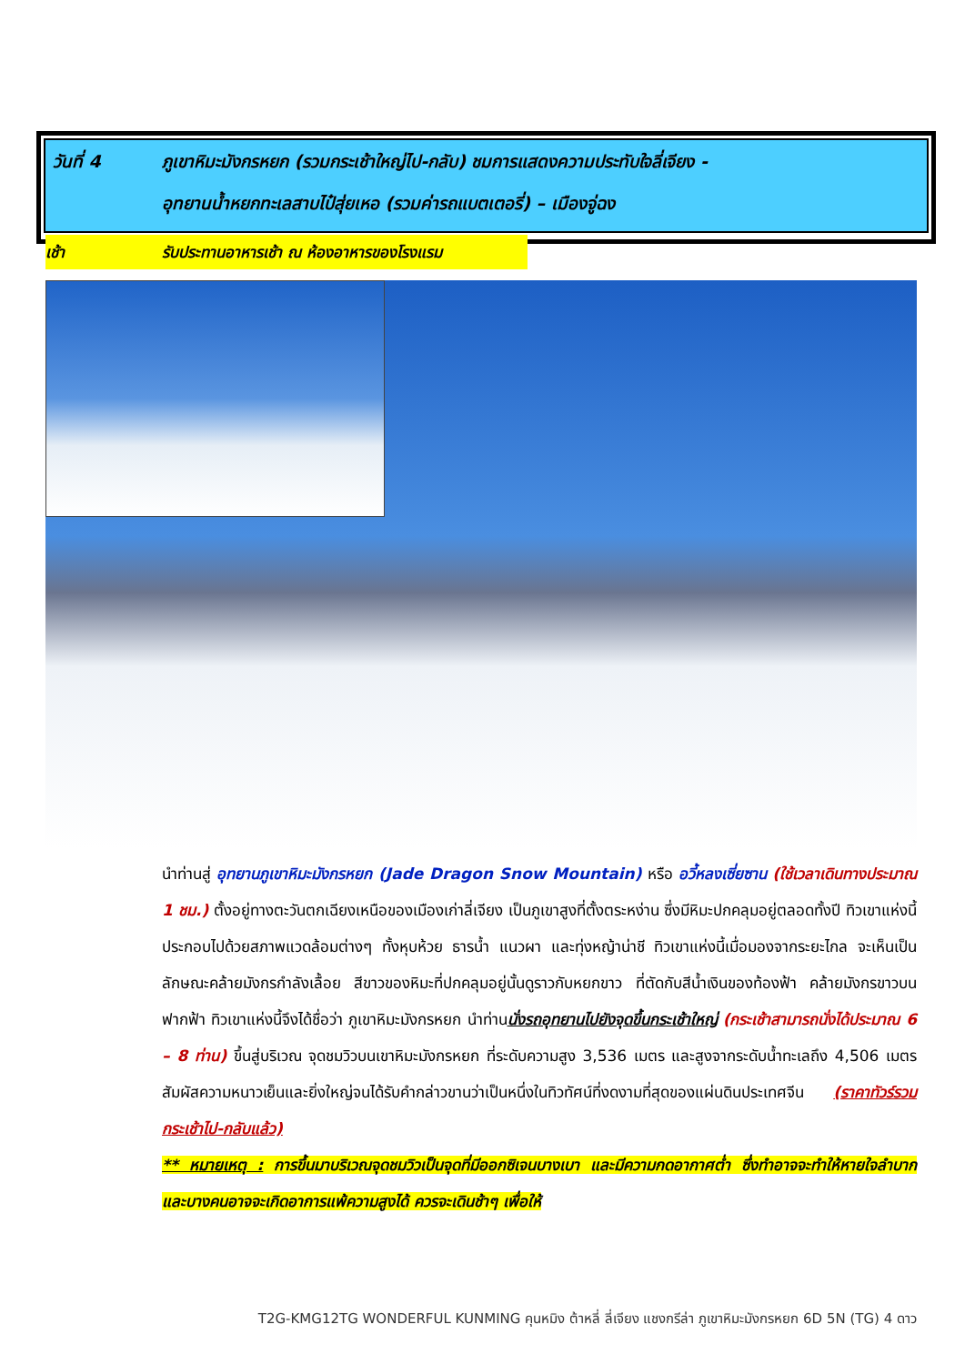วันที่ 4 ภูเขาหิมะมังกรหยก (รวมกระเช้าใหญ่ไป-กลับ) ชมการแสดงความประทับใจลี่เจียง -
อุทยานน้ำหยกทะเลสาบไป๋สุ่ยเหอ (รวมค่ารถแบตเตอรี่) – เมืองจู่ฉง
เช้า รับประทานอาหารเช้า ณ ห้องอาหารของโรงแรม
นำท่านสู่ อุทยานภูเขาหิมะมังกรหยก (Jade Dragon Snow Mountain) หรือ อวี้หลงเซี่ยซาน (ใช้เวลาเดินทางประมาณ 1 ชม.) ตั้งอยู่ทางตะวันตกเฉียงเหนือของเมืองเก่าลี่เจียง เป็นภูเขาสูงที่ตั้งตระหง่าน ซึ่งมีหิมะปกคลุมอยู่ตลอดทั้งปี ทิวเขาแห่งนี้ประกอบไปด้วยสภาพแวดล้อมต่างๆ ทั้งหุบห้วย ธารน้ำ แนวผา และทุ่งหญ้าน่าชี ทิวเขาแห่งนี้เมื่อมองจากระยะไกล จะเห็นเป็นลักษณะคล้ายมังกรกำลังเลื้อย สีขาวของหิมะที่ปกคลุมอยู่นั้นดูราวกับหยกขาว ที่ตัดกับสีน้ำเงินของท้องฟ้า คล้ายมังกรขาวบนฟากฟ้า ทิวเขาแห่งนี้จึงได้ชื่อว่า ภูเขาหิมะมังกรหยก นำท่านนั่งรถอุทยานไปยังจุดขึ้นกระเช้าใหญ่ (กระเช้าสามารถนั่งได้ประมาณ 6 – 8 ท่าน) ขึ้นสู่บริเวณ จุดชมวิวบนเขาหิมะมังกรหยก ที่ระดับความสูง 3,536 เมตร และสูงจากระดับน้ำทะเลถึง 4,506 เมตร สัมผัสความหนาวเย็นและยิ่งใหญ่จนได้รับคำกล่าวขานว่าเป็นหนึ่งในทิวทัศน์ที่งดงามที่สุดของแผ่นดินประเทศจีน (ราคาทัวร์รวมกระเช้าไป-กลับแล้ว)
** หมายเหตุ : การขึ้นมาบริเวณจุดชมวิวเป็นจุดที่มีออกซิเจนบางเบา และมีความกดอากาศต่ำ ซึ่งทำอาจจะทำให้หายใจลำบาก และบางคนอาจจะเกิดอาการแพ้ความสูงได้ ควรจะเดินช้าๆ เพื่อให้
T2G-KMG12TG WONDERFUL KUNMING คุนหมิง ต้าหลี่ ลี่เจียง แชงกรีล่า ภูเขาหิมะมังกรหยก 6D 5N (TG) 4 ดาว